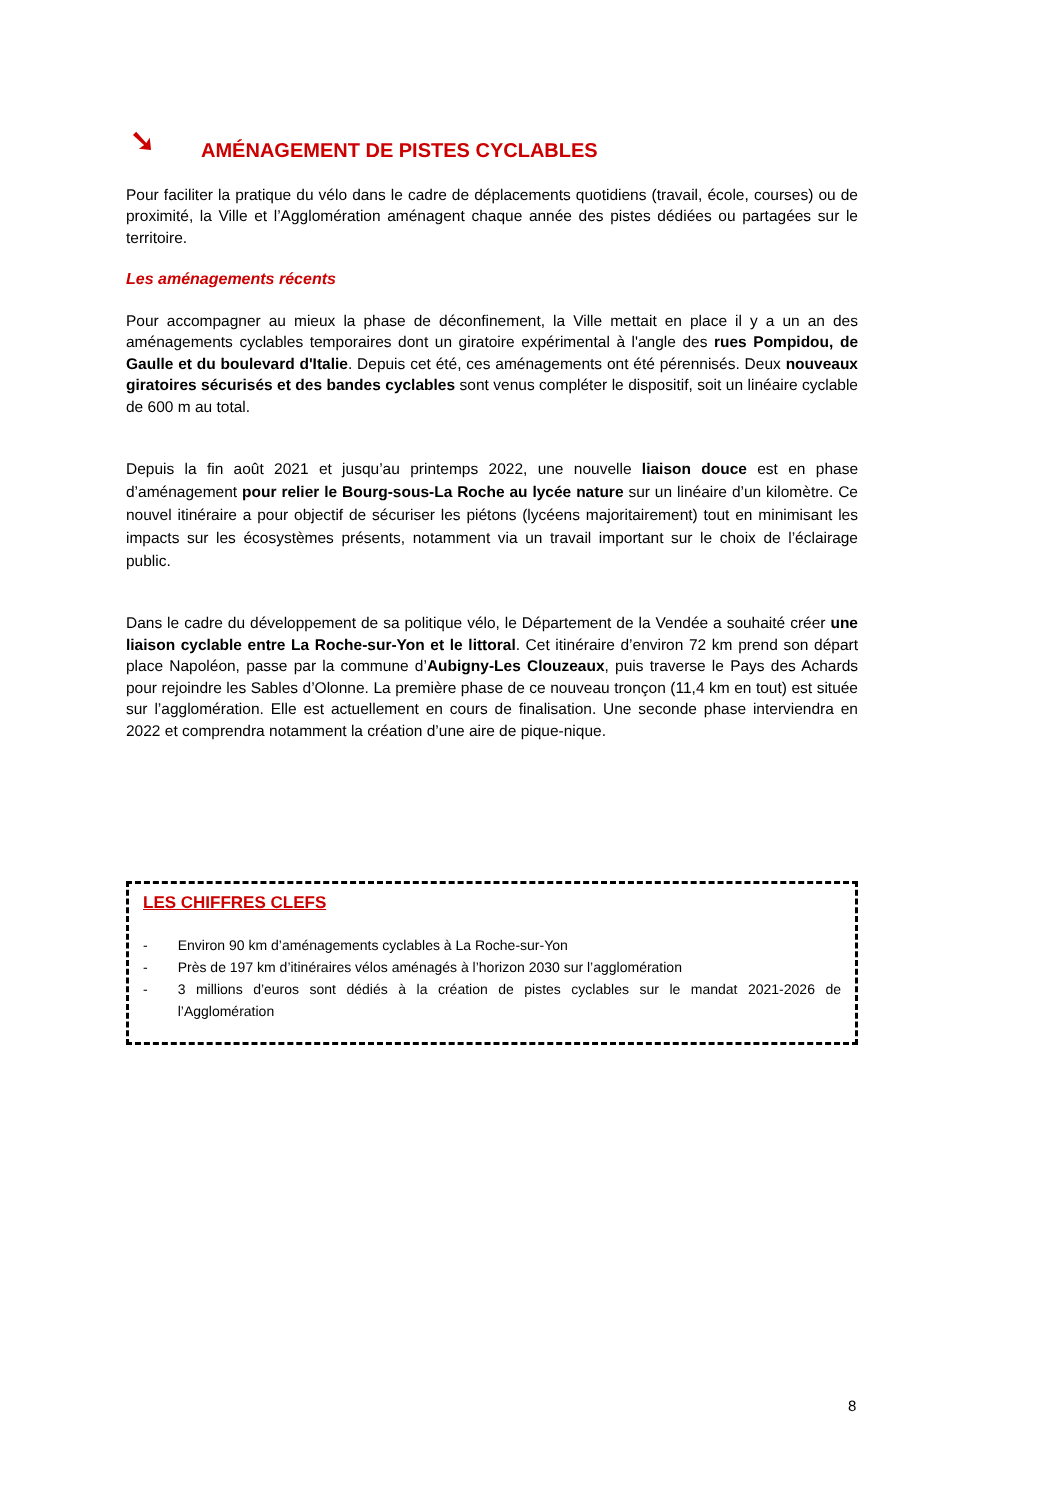➘ AMÉNAGEMENT DE PISTES CYCLABLES
Pour faciliter la pratique du vélo dans le cadre de déplacements quotidiens (travail, école, courses) ou de proximité, la Ville et l’Agglomération aménagent chaque année des pistes dédiées ou partagées sur le territoire.
Les aménagements récents
Pour accompagner au mieux la phase de déconfinement, la Ville mettait en place il y a un an des aménagements cyclables temporaires dont un giratoire expérimental à l'angle des rues Pompidou, de Gaulle et du boulevard d'Italie. Depuis cet été, ces aménagements ont été pérennisés. Deux nouveaux giratoires sécurisés et des bandes cyclables sont venus compléter le dispositif, soit un linéaire cyclable de 600 m au total.
Depuis la fin août 2021 et jusqu’au printemps 2022, une nouvelle liaison douce est en phase d’aménagement pour relier le Bourg-sous-La Roche au lycée nature sur un linéaire d’un kilomètre. Ce nouvel itinéraire a pour objectif de sécuriser les piétons (lycéens majoritairement) tout en minimisant les impacts sur les écosystèmes présents, notamment via un travail important sur le choix de l’éclairage public.
Dans le cadre du développement de sa politique vélo, le Département de la Vendée a souhaité créer une liaison cyclable entre La Roche-sur-Yon et le littoral. Cet itinéraire d’environ 72 km prend son départ place Napoléon, passe par la commune d’Aubigny-Les Clouzeaux, puis traverse le Pays des Achards pour rejoindre les Sables d’Olonne. La première phase de ce nouveau tronçon (11,4 km en tout) est située sur l’agglomération. Elle est actuellement en cours de finalisation. Une seconde phase interviendra en 2022 et comprendra notamment la création d’une aire de pique-nique.
LES CHIFFRES CLEFS
- Environ 90 km d’aménagements cyclables à La Roche-sur-Yon
- Près de 197 km d’itinéraires vélos aménagés à l’horizon 2030 sur l’agglomération
- 3 millions d’euros sont dédiés à la création de pistes cyclables sur le mandat 2021-2026 de l’Agglomération
8